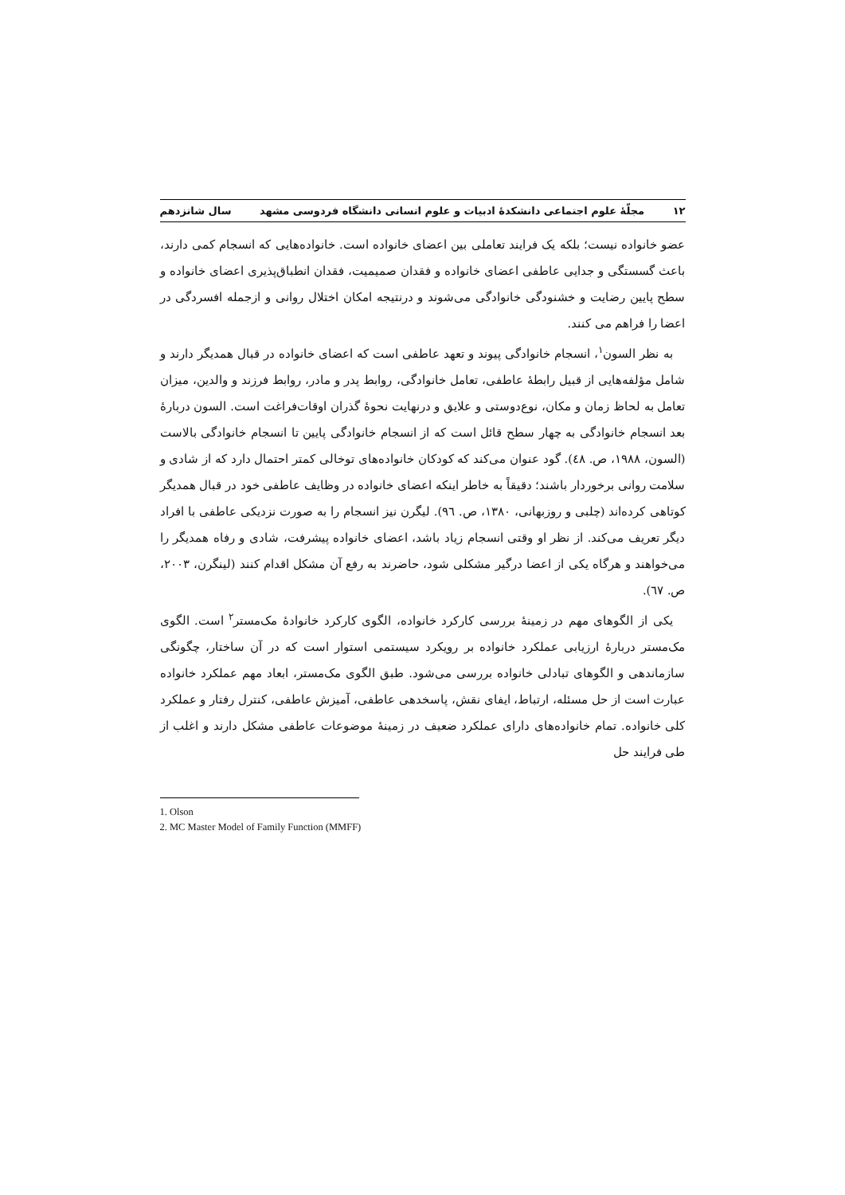۱۲ مجلّهٔ علوم اجتماعی دانشکدهٔ ادبیات و علوم انسانی دانشگاه فردوسی مشهد سال شانزدهم
عضو خانواده نیست؛ بلکه یک فرایند تعاملی بین اعضای خانواده است. خانواده‌هایی که انسجام کمی دارند، باعث گسستگی و جدایی عاطفی اعضای خانواده و فقدان صمیمیت، فقدان انطباق‌پذیری اعضای خانواده و سطح پایین رضایت و خشنودگی خانوادگی می‌شوند و درنتیجه امکان اختلال روانی و ازجمله افسردگی در اعضا را فراهم می کنند.
به نظر السون<sup>۱</sup>، انسجام خانوادگی پیوند و تعهد عاطفی است که اعضای خانواده در قبال همدیگر دارند و شامل مؤلفه‌هایی از قبیل رابطهٔ عاطفی، تعامل خانوادگی، روابط پدر و مادر، روابط فرزند و والدین، میزان تعامل به لحاظ زمان و مکان، نوع‌دوستی و علایق و درنهایت نحوهٔ گذران اوقات‌فراغت است. السون دربارهٔ بعد انسجام خانوادگی به چهار سطح قائل است که از انسجام خانوادگی پایین تا انسجام خانوادگی بالاست (السون، ۱۹۸۸، ص. ٤٨). گود عنوان می‌کند که کودکان خانواده‌های توخالی کمتر احتمال دارد که از شادی و سلامت روانی برخوردار باشند؛ دقیقاً به خاطر اینکه اعضای خانواده در وظایف عاطفی خود در قبال همدیگر کوتاهی کرده‌اند (چلبی و روزبهانی، ۱۳۸۰، ص. ٩٦). لیگرن نیز انسجام را به صورت نزدیکی عاطفی با افراد دیگر تعریف می‌کند. از نظر او وقتی انسجام زیاد باشد، اعضای خانواده پیشرفت، شادی و رفاه همدیگر را می‌خواهند و هرگاه یکی از اعضا درگیر مشکلی شود، حاضرند به رفع آن مشکل اقدام کنند (لینگرن، ۲۰۰۳، ص. ٦٧).
یکی از الگوهای مهم در زمینهٔ بررسی کارکرد خانواده، الگوی کارکرد خانوادهٔ مک‌مستر<sup>۲</sup> است. الگوی مک‌مستر دربارهٔ ارزیابی عملکرد خانواده بر رویکرد سیستمی استوار است که در آن ساختار، چگونگی سازماندهی و الگوهای تبادلی خانواده بررسی می‌شود. طبق الگوی مک‌مستر، ابعاد مهم عملکرد خانواده عبارت است از حل مسئله، ارتباط، ایفای نقش، پاسخدهی عاطفی، آمیزش عاطفی، کنترل رفتار و عملکرد کلی خانواده. تمام خانواده‌های دارای عملکرد ضعیف در زمینهٔ موضوعات عاطفی مشکل دارند و اغلب از طی فرایند حل
1. Olson
2. MC Master Model of Family Function (MMFF)